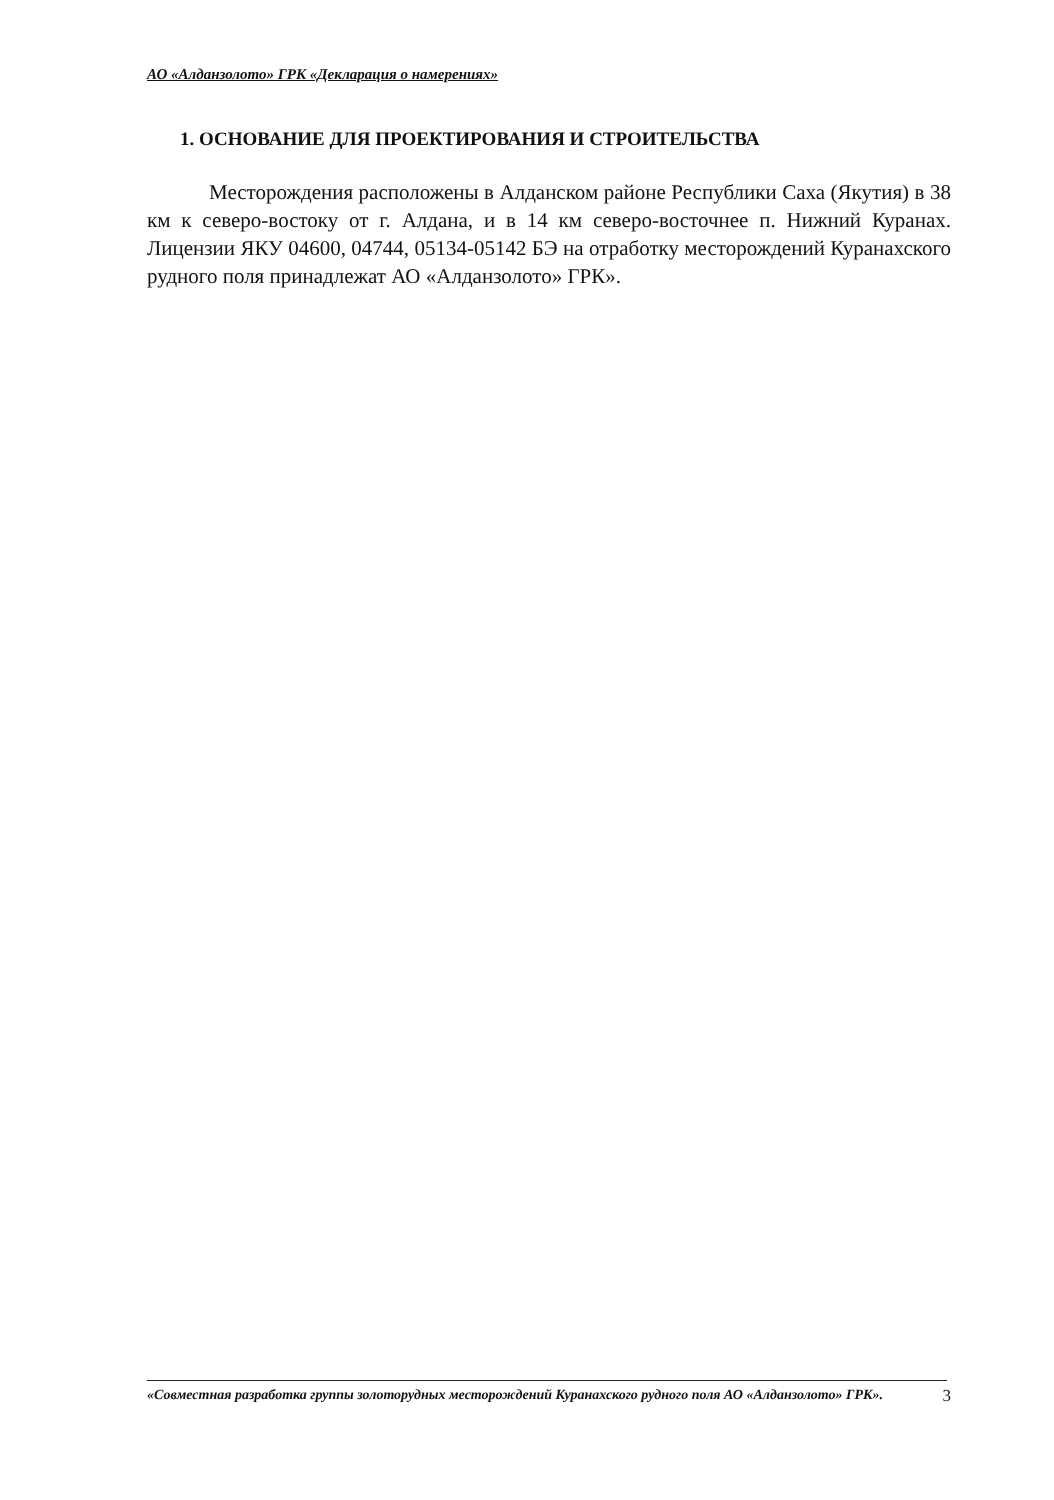АО «Алданзолото» ГРК «Декларация о намерениях»
1. ОСНОВАНИЕ ДЛЯ ПРОЕКТИРОВАНИЯ И СТРОИТЕЛЬСТВА
Месторождения расположены в Алданском районе Республики Саха (Якутия) в 38 км к северо-востоку от г. Алдана, и в 14 км северо-восточнее п. Нижний Куранах. Лицензии ЯКУ 04600, 04744, 05134-05142 БЭ на отработку месторождений Куранахского рудного поля принадлежат АО «Алданзолото» ГРК».
«Совместная разработка группы золоторудных месторождений Куранахского рудного поля АО «Алданзолото» ГРК».
3